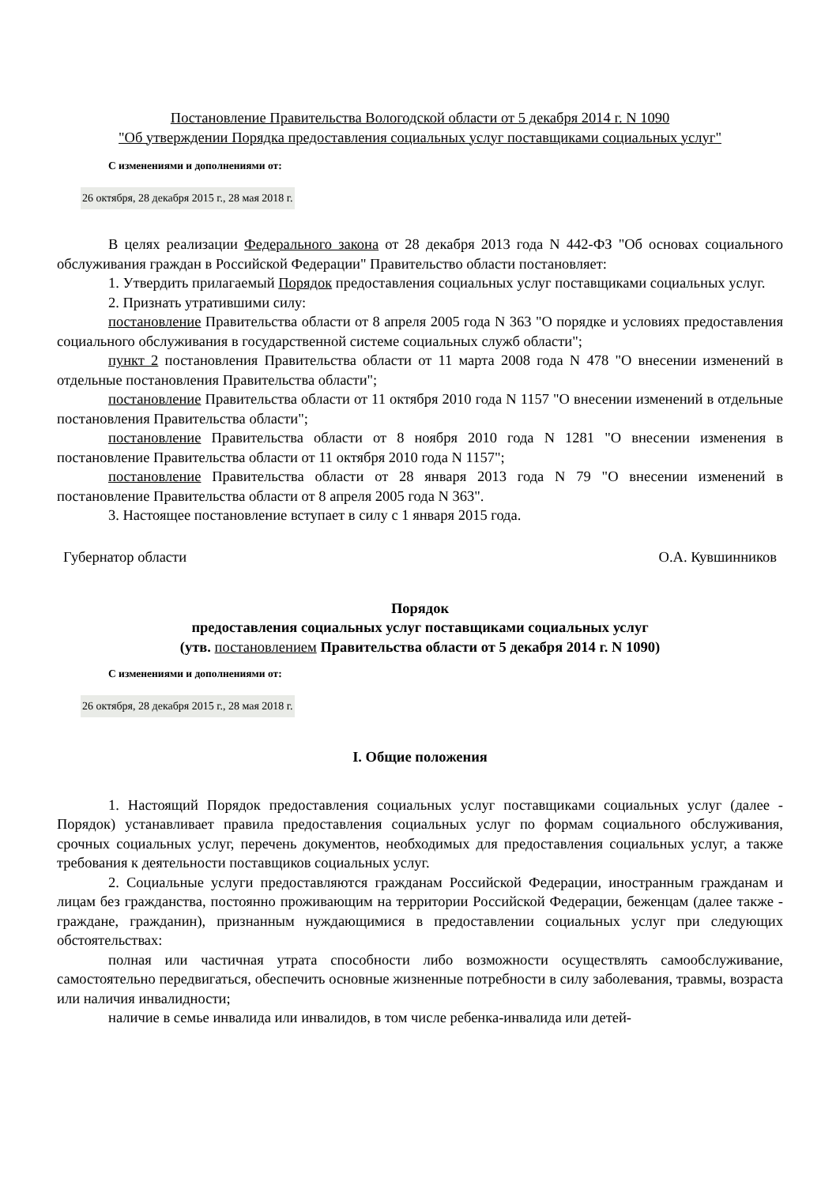Постановление Правительства Вологодской области от 5 декабря 2014 г. N 1090
"Об утверждении Порядка предоставления социальных услуг поставщиками социальных услуг"
С изменениями и дополнениями от:
26 октября, 28 декабря 2015 г., 28 мая 2018 г.
В целях реализации Федерального закона от 28 декабря 2013 года N 442-ФЗ "Об основах социального обслуживания граждан в Российской Федерации" Правительство области постановляет:
1. Утвердить прилагаемый Порядок предоставления социальных услуг поставщиками социальных услуг.
2. Признать утратившими силу:
постановление Правительства области от 8 апреля 2005 года N 363 "О порядке и условиях предоставления социального обслуживания в государственной системе социальных служб области";
пункт 2 постановления Правительства области от 11 марта 2008 года N 478 "О внесении изменений в отдельные постановления Правительства области";
постановление Правительства области от 11 октября 2010 года N 1157 "О внесении изменений в отдельные постановления Правительства области";
постановление Правительства области от 8 ноября 2010 года N 1281 "О внесении изменения в постановление Правительства области от 11 октября 2010 года N 1157";
постановление Правительства области от 28 января 2013 года N 79 "О внесении изменений в постановление Правительства области от 8 апреля 2005 года N 363".
3. Настоящее постановление вступает в силу с 1 января 2015 года.
Губернатор области О.А. Кувшинников
Порядок
предоставления социальных услуг поставщиками социальных услуг
(утв. постановлением Правительства области от 5 декабря 2014 г. N 1090)
С изменениями и дополнениями от:
26 октября, 28 декабря 2015 г., 28 мая 2018 г.
I. Общие положения
1. Настоящий Порядок предоставления социальных услуг поставщиками социальных услуг (далее - Порядок) устанавливает правила предоставления социальных услуг по формам социального обслуживания, срочных социальных услуг, перечень документов, необходимых для предоставления социальных услуг, а также требования к деятельности поставщиков социальных услуг.
2. Социальные услуги предоставляются гражданам Российской Федерации, иностранным гражданам и лицам без гражданства, постоянно проживающим на территории Российской Федерации, беженцам (далее также - граждане, гражданин), признанным нуждающимися в предоставлении социальных услуг при следующих обстоятельствах:
полная или частичная утрата способности либо возможности осуществлять самообслуживание, самостоятельно передвигаться, обеспечить основные жизненные потребности в силу заболевания, травмы, возраста или наличия инвалидности;
наличие в семье инвалида или инвалидов, в том числе ребенка-инвалида или детей-